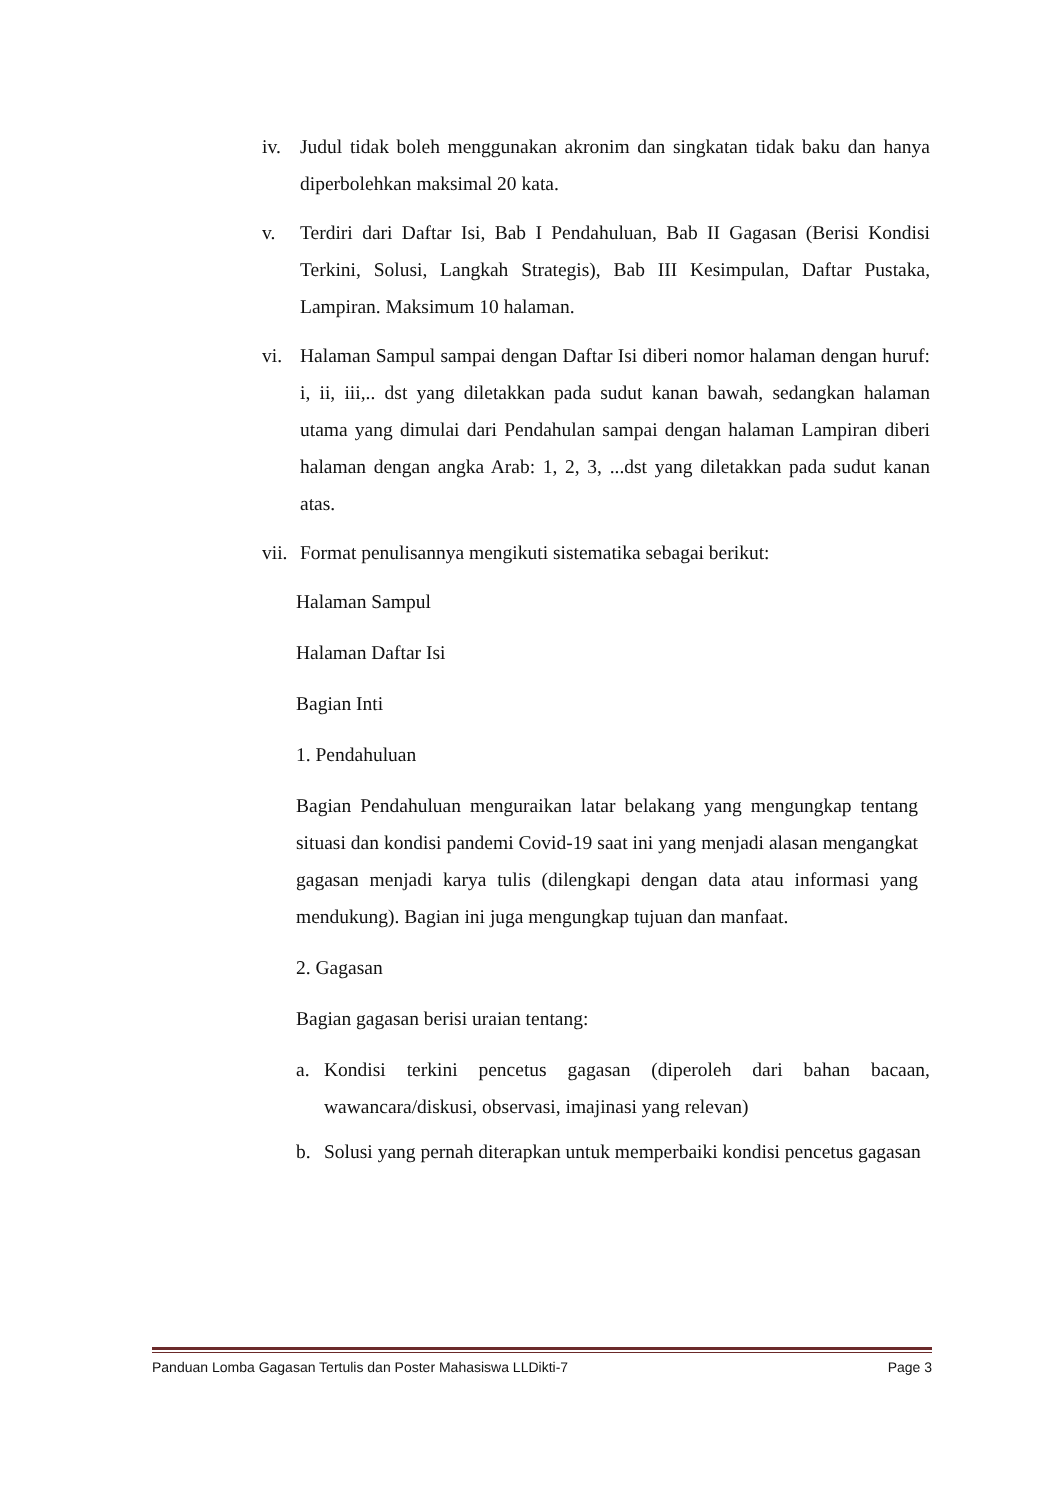iv. Judul tidak boleh menggunakan akronim dan singkatan tidak baku dan hanya diperbolehkan maksimal 20 kata.
v. Terdiri dari Daftar Isi, Bab I Pendahuluan, Bab II Gagasan (Berisi Kondisi Terkini, Solusi, Langkah Strategis), Bab III Kesimpulan, Daftar Pustaka, Lampiran. Maksimum 10 halaman.
vi. Halaman Sampul sampai dengan Daftar Isi diberi nomor halaman dengan huruf: i, ii, iii,.. dst yang diletakkan pada sudut kanan bawah, sedangkan halaman utama yang dimulai dari Pendahulan sampai dengan halaman Lampiran diberi halaman dengan angka Arab: 1, 2, 3, ...dst yang diletakkan pada sudut kanan atas.
vii. Format penulisannya mengikuti sistematika sebagai berikut:
Halaman Sampul
Halaman Daftar Isi
Bagian Inti
1. Pendahuluan
Bagian Pendahuluan menguraikan latar belakang yang mengungkap tentang situasi dan kondisi pandemi Covid-19 saat ini yang menjadi alasan mengangkat gagasan menjadi karya tulis (dilengkapi dengan data atau informasi yang mendukung). Bagian ini juga mengungkap tujuan dan manfaat.
2. Gagasan
Bagian gagasan berisi uraian tentang:
a. Kondisi terkini pencetus gagasan (diperoleh dari bahan bacaan, wawancara/diskusi, observasi, imajinasi yang relevan)
b. Solusi yang pernah diterapkan untuk memperbaiki kondisi pencetus gagasan
Panduan Lomba Gagasan Tertulis dan Poster Mahasiswa LLDikti-7 Page 3